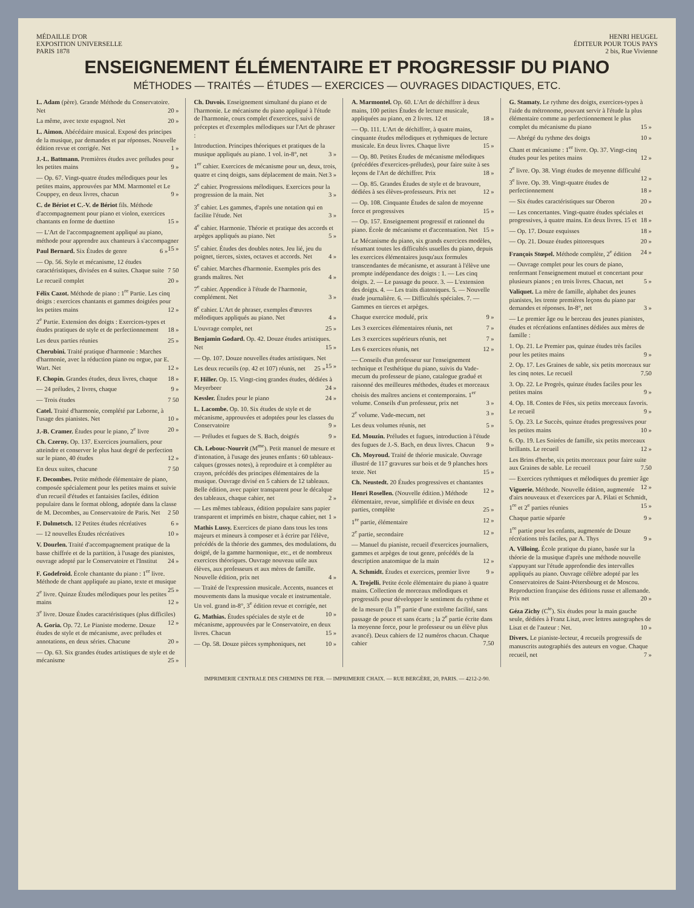MÉDAILLE D'OR
EXPOSITION UNIVERSELLE
PARIS 1878
HENRI HEUGEL
ÉDITEUR POUR TOUS PAYS
2 bis, Rue Vivienne
ENSEIGNEMENT ÉLÉMENTAIRE ET PROGRESSIF DU PIANO
MÉTHODES — TRAITÉS — ÉTUDES — EXERCICES — OUVRAGES DIDACTIQUES, ETC.
L. Adam (père). Grande Méthode du Conservatoire. Net 20 »
La même, avec texte espagnol. Net 20 »
L. Aimon. Abécédaire musical. Exposé des principes de la musique, par demandes et par réponses. Nouvelle édition revue et corrigée. Net 1 »
J.-L. Battmann. Premières études avec préludes pour les petites mains 9 »
— Op. 67. Vingt-quatre études mélodiques pour les petites mains, approuvées par MM. Marmontel et Le Couppey, en deux livres, chacun 9 »
C. de Bériot et C.-V. de Bériot fils. Méthode d'accompagnement pour piano et violon, exercices chantants en forme de duettino 15 »
— L'Art de l'accompagnement appliqué au piano, méthode pour apprendre aux chanteurs à s'accompagner 15 »
Paul Bernard. Six Études de genre 6 »
— Op. 56. Style et mécanisme, 12 études caractéristiques, divisées en 4 suites. Chaque suite 7 50
Le recueil complet 20 »
Félix Cazot. Méthode de piano : 1<sup>re</sup> Partie. Les cinq doigts : exercices chantants et gammes doigtées pour les petites mains 12 »
2<sup>e</sup> Partie. Extension des doigts : Exercices-types et études pratiques de style et de perfectionnement 18 »
Les deux parties réunies 25 »
Cherubini. Traité pratique d'harmonie : Marches d'harmonie, avec la réduction piano ou orgue, par E. Wart. Net 12 »
F. Chopin. Grandes études, deux livres, chaque 18 »
— 24 préludes, 2 livres, chaque 9 »
— Trois études 7 50
Catel. Traité d'harmonie, complété par Leborne, à l'usage des pianistes. Net 10 »
J.-B. Cramer. Études pour le piano, 2<sup>e</sup> livre 20 »
Ch. Czerny. Op. 137. Exercices journaliers, pour atteindre et conserver le plus haut degré de perfection sur le piano, 40 études 12 »
En deux suites, chacune 7 50
F. Decombes. Petite méthode élémentaire de piano, composée spécialement pour les petites mains et suivie d'un recueil d'études et fantaisies faciles, édition populaire dans le format oblong, adoptée dans la classe de M. Decombes, au Conservatoire de Paris. Net 2 50
F. Dolmetsch. 12 Petites études récréatives 6 »
— 12 nouvelles Études récréatives 10 »
V. Dourlen. Traité d'accompagnement pratique de la basse chiffrée et de la partition, à l'usage des pianistes, ouvrage adopté par le Conservatoire et l'Institut 24 »
F. Godefroid. École chantante du piano : 1<sup>er</sup> livre. Méthode de chant appliquée au piano, texte et musique 25 »
2<sup>e</sup> livre. Quinze Études mélodiques pour les petites mains 12 »
3<sup>e</sup> livre. Douze Études caractéristiques (plus difficiles) 12 »
A. Goria. Op. 72. Le Pianiste moderne. Douze études de style et de mécanisme, avec préludes et annotations, en deux séries. Chacune 20 »
— Op. 63. Six grandes études artistiques de style et de mécanisme 25 »
Ch. Duvois. Enseignement simultané du piano et de l'harmonie. Le mécanisme du piano appliqué à l'étude de l'harmonie, cours complet d'exercices, suivi de préceptes et d'exemples mélodiques sur l'Art de phraser :
Introduction. Principes théoriques et pratiques de la musique appliqués au piano. 1 vol. in-8°, net 3 »
1<sup>er</sup> cahier. Exercices de mécanisme pour un, deux, trois, quatre et cinq doigts, sans déplacement de main. Net 3 »
2<sup>e</sup> cahier. Progressions mélodiques. Exercices pour la progression de la main. Net 3 »
3<sup>e</sup> cahier. Les gammes, d'après une notation qui en facilite l'étude. Net 3 »
4<sup>e</sup> cahier. Harmonie. Théorie et pratique des accords et arpèges appliqués au piano. Net 5 »
5<sup>e</sup> cahier. Études des doubles notes. Jeu lié, jeu du poignet, tierces, sixtes, octaves et accords. Net 4 »
6<sup>e</sup> cahier. Marches d'harmonie. Exemples pris des grands maîtres. Net 4 »
7<sup>e</sup> cahier. Appendice à l'étude de l'harmonie, complément. Net 3 »
8<sup>e</sup> cahier. L'Art de phraser, exemples d'œuvres mélodiques appliqués au piano. Net 4 »
L'ouvrage complet, net 25 »
Benjamin Godard. Op. 42. Douze études artistiques. Net 15 »
— Op. 107. Douze nouvelles études artistiques. Net 15 »
Les deux recueils (op. 42 et 107) réunis, net 25 »
F. Hiller. Op. 15. Vingt-cinq grandes études, dédiées à Meyerbeer 24 »
Kessler. Études pour le piano 24 »
L. Lacombe. Op. 10. Six études de style et de mécanisme, approuvées et adoptées pour les classes du Conservatoire 9 »
— Préludes et fugues de S. Bach, doigtés 9 »
Ch. Lebouc-Nourrit (M<sup>me</sup>). Petit manuel de mesure et d'intonation, à l'usage des jeunes enfants : 60 tableaux-calques (grosses notes), à reproduire et à compléter au crayon, précédés des principes élémentaires de la musique. Ouvrage divisé en 5 cahiers de 12 tableaux. Belle édition, avec papier transparent pour le décalque des tableaux, chaque cahier, net 2 »
— Les mêmes tableaux, édition populaire sans papier transparent et imprimés en bistre, chaque cahier, net 1 »
Mathis Lussy. Exercices de piano dans tous les tons majeurs et mineurs à composer et à écrire par l'élève, précédés de la théorie des gammes, des modulations, du doigté, de la gamme harmonique, etc., et de nombreux exercices théoriques. Ouvrage nouveau utile aux élèves, aux professeurs et aux mères de famille. Nouvelle édition, prix net 4 »
— Traité de l'expression musicale. Accents, nuances et mouvements dans la musique vocale et instrumentale. Un vol. grand in-8°, 3<sup>e</sup> édition revue et corrigée, net 10 »
G. Mathias. Études spéciales de style et de mécanisme, approuvées par le Conservatoire, en deux livres. Chacun 15 »
— Op. 58. Douze pièces symphoniques, net 10 »
A. Marmontel. Op. 60. L'Art de déchiffrer à deux mains, 100 petites Études de lecture musicale, appliquées au piano, en 2 livres. 12 et 18 »
— Op. 111. L'Art de déchiffrer, à quatre mains, cinquante études mélodiques et rythmiques de lecture musicale. En deux livres. Chaque livre 15 »
— Op. 80. Petites Études de mécanisme mélodiques (précédées d'exercices-préludes), pour faire suite à ses leçons de l'Art de déchiffrer. Prix 18 »
— Op. 85. Grandes Études de style et de bravoure, dédiées à ses élèves-professeurs. Prix net 12 »
— Op. 108. Cinquante Études de salon de moyenne force et progressives 15 »
— Op. 157. Enseignement progressif et rationnel du piano. École de mécanisme et d'accentuation. Net 15 »
Le Mécanisme du piano, six grands exercices modèles, résumant toutes les difficultés usuelles du piano, depuis les exercices élémentaires jusqu'aux formules transcendantes de mécanisme, et assurant à l'élève une prompte indépendance des doigts : 1. — Les cinq doigts. 2. — Le passage du pouce. 3. — L'extension des doigts. 4. — Les traits diatoniques. 5. — Nouvelle étude journalière. 6. — Difficultés spéciales. 7. — Gammes en tierces et arpèges.
Chaque exercice modulé, prix 9 »
Les 3 exercices élémentaires réunis, net 7 »
Les 3 exercices supérieurs réunis, net 7 »
Les 6 exercices réunis, net 12 »
— Conseils d'un professeur sur l'enseignement technique et l'esthétique du piano, suivis du Vade-mecum du professeur de piano, catalogue gradué et raisonné des meilleures méthodes, études et morceaux choisis des maîtres anciens et contemporains. 1<sup>er</sup> volume. Conseils d'un professeur, prix net 3 »
2<sup>e</sup> volume. Vade-mecum, net 3 »
Les deux volumes réunis, net 5 »
Ed. Mouzin. Préludes et fugues, introduction à l'étude des fugues de J.-S. Bach, en deux livres. Chacun 9 »
Ch. Moyroud. Traité de théorie musicale. Ouvrage illustré de 117 gravures sur bois et de 9 planches hors texte. Net 15 »
Ch. Neustedt. 20 Études progressives et chantantes 12 »
Henri Rosellen. (Nouvelle édition.) Méthode élémentaire, revue, simplifiée et divisée en deux parties, complète 25 »
1<sup>re</sup> partie, élémentaire 12 »
2<sup>e</sup> partie, secondaire 12 »
— Manuel du pianiste, recueil d'exercices journaliers, gammes et arpèges de tout genre, précédés de la description anatomique de la main 12 »
A. Schmidt. Études et exercices, premier livre 9 »
A. Trojelli. Petite école élémentaire du piano à quatre mains. Collection de morceaux mélodiques et progressifs pour développer le sentiment du rythme et de la mesure (la 1<sup>re</sup> partie d'une extrême facilité, sans passage de pouce et sans écarts ; la 2<sup>e</sup> partie écrite dans la moyenne force, pour le professeur ou un élève plus avancé). Deux cahiers de 12 numéros chacun. Chaque cahier 7.50
G. Stamaty. Le rythme des doigts, exercices-types à l'aide du métronome, pouvant servir à l'étude la plus élémentaire comme au perfectionnement le plus complet du mécanisme du piano 15 »
— Abrégé du rythme des doigts 10 »
Chant et mécanisme : 1<sup>er</sup> livre. Op. 37. Vingt-cinq études pour les petites mains 12 »
2<sup>e</sup> livre. Op. 38. Vingt études de moyenne difficulté 12 »
3<sup>e</sup> livre. Op. 39. Vingt-quatre études de perfectionnement 18 »
— Six études caractéristiques sur Oberon 20 »
— Les concertantes. Vingt-quatre études spéciales et progressives, à quatre mains. En deux livres. 15 et 18 »
— Op. 17. Douze esquisses 18 »
— Op. 21. Douze études pittoresques 20 »
François Stœpel. Méthode complète, 2<sup>e</sup> édition 24 »
— Ouvrage complet pour les cours de piano, renfermant l'enseignement mutuel et concertant pour plusieurs pianos ; en trois livres. Chacun, net 5 »
Valiquet. La mère de famille, alphabet des jeunes pianistes, les trente premières leçons du piano par demandes et réponses. In-8°, net 3 »
— Le premier âge ou le berceau des jeunes pianistes, études et récréations enfantines dédiées aux mères de famille :
1. Op. 21. Le Premier pas, quinze études très faciles pour les petites mains 9 »
2. Op. 17. Les Graines de sable, six petits morceaux sur les cinq notes. Le recueil 7.50
3. Op. 22. Le Progrès, quinze études faciles pour les petites mains 9 »
4. Op. 18. Contes de Fées, six petits morceaux favoris. Le recueil 9 »
5. Op. 23. Le Succès, quinze études progressives pour les petites mains 10 »
6. Op. 19. Les Soirées de famille, six petits morceaux brillants. Le recueil 12 »
Les Brins d'herbe, six petits morceaux pour faire suite aux Graines de sable. Le recueil 7.50
— Exercices rythmiques et mélodiques du premier âge 12 »
Viguerie. Méthode. Nouvelle édition, augmentée d'airs nouveaux et d'exercices par A. Pilati et Schmidt, 1<sup>re</sup> et 2<sup>e</sup> parties réunies 15 »
Chaque partie séparée 9 »
1<sup>re</sup> partie pour les enfants, augmentée de Douze récréations très faciles, par A. Thys 9 »
A. Villoing. École pratique du piano, basée sur la théorie de la musique d'après une méthode nouvelle s'appuyant sur l'étude approfondie des intervalles appliqués au piano. Ouvrage célèbre adopté par les Conservatoires de Saint-Pétersbourg et de Moscou. Reproduction française des éditions russe et allemande. Prix net 20 »
Géza Zichy (C<sup>te</sup>). Six études pour la main gauche seule, dédiées à Franz Liszt, avec lettres autographes de Liszt et de l'auteur : Net. 10 »
Divers. Le pianiste-lecteur, 4 recueils progressifs de manuscrits autographiés des auteurs en vogue. Chaque recueil, net 7 »
IMPRIMERIE CENTRALE DES CHEMINS DE FER. — IMPRIMERIE CHAIX. — RUE BERGÈRE, 20, PARIS. — 4212-2-90.